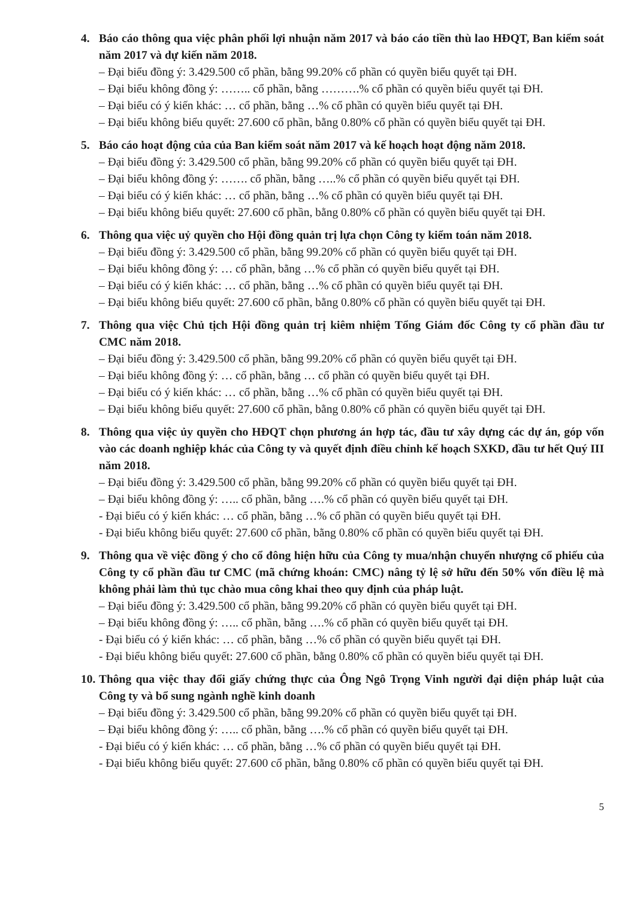4. Báo cáo thông qua việc phân phối lợi nhuận năm 2017 và báo cáo tiền thù lao HĐQT, Ban kiểm soát năm 2017 và dự kiến năm 2018.
– Đại biểu đồng ý: 3.429.500 cổ phần, bằng 99.20% cổ phần có quyền biểu quyết tại ĐH.
– Đại biểu không đồng ý: …….. cổ phần, bằng ……….% cổ phần có quyền biểu quyết tại ĐH.
– Đại biểu có ý kiến khác: … cổ phần, bằng …% cổ phần có quyền biểu quyết tại ĐH.
– Đại biểu không biểu quyết: 27.600 cổ phần, bằng 0.80% cổ phần có quyền biểu quyết tại ĐH.
5. Báo cáo hoạt động của của Ban kiểm soát năm 2017 và kế hoạch hoạt động năm 2018.
– Đại biểu đồng ý: 3.429.500 cổ phần, bằng 99.20% cổ phần có quyền biểu quyết tại ĐH.
– Đại biểu không đồng ý: ……. cổ phần, bằng …..% cổ phần có quyền biểu quyết tại ĐH.
– Đại biểu có ý kiến khác: … cổ phần, bằng …% cổ phần có quyền biểu quyết tại ĐH.
– Đại biểu không biểu quyết: 27.600 cổ phần, bằng 0.80% cổ phần có quyền biểu quyết tại ĐH.
6. Thông qua việc uỷ quyền cho Hội đồng quản trị lựa chọn Công ty kiểm toán năm 2018.
– Đại biểu đồng ý: 3.429.500 cổ phần, bằng 99.20% cổ phần có quyền biểu quyết tại ĐH.
– Đại biểu không đồng ý: … cổ phần, bằng …% cổ phần có quyền biểu quyết tại ĐH.
– Đại biểu có ý kiến khác: … cổ phần, bằng …% cổ phần có quyền biểu quyết tại ĐH.
– Đại biểu không biểu quyết: 27.600 cổ phần, bằng 0.80% cổ phần có quyền biểu quyết tại ĐH.
7. Thông qua việc Chủ tịch Hội đồng quản trị kiêm nhiệm Tổng Giám đốc Công ty cổ phần đầu tư CMC năm 2018.
– Đại biểu đồng ý: 3.429.500 cổ phần, bằng 99.20% cổ phần có quyền biểu quyết tại ĐH.
– Đại biểu không đồng ý: … cổ phần, bằng … cổ phần có quyền biểu quyết tại ĐH.
– Đại biểu có ý kiến khác: … cổ phần, bằng …% cổ phần có quyền biểu quyết tại ĐH.
– Đại biểu không biểu quyết: 27.600 cổ phần, bằng 0.80% cổ phần có quyền biểu quyết tại ĐH.
8. Thông qua việc ủy quyền cho HĐQT chọn phương án hợp tác, đầu tư xây dựng các dự án, góp vốn vào các doanh nghiệp khác của Công ty và quyết định điều chỉnh kế hoạch SXKD, đầu tư hết Quý III năm 2018.
– Đại biểu đồng ý: 3.429.500 cổ phần, bằng 99.20% cổ phần có quyền biểu quyết tại ĐH.
– Đại biểu không đồng ý: ….. cổ phần, bằng ….% cổ phần có quyền biểu quyết tại ĐH.
- Đại biểu có ý kiến khác: … cổ phần, bằng …% cổ phần có quyền biểu quyết tại ĐH.
- Đại biểu không biểu quyết: 27.600 cổ phần, bằng 0.80% cổ phần có quyền biểu quyết tại ĐH.
9. Thông qua về việc đồng ý cho cổ đông hiện hữu của Công ty mua/nhận chuyển nhượng cổ phiếu của Công ty cổ phần đầu tư CMC (mã chứng khoán: CMC) nâng tỷ lệ sở hữu đến 50% vốn điều lệ mà không phải làm thủ tục chào mua công khai theo quy định của pháp luật.
– Đại biểu đồng ý: 3.429.500 cổ phần, bằng 99.20% cổ phần có quyền biểu quyết tại ĐH.
– Đại biểu không đồng ý: ….. cổ phần, bằng ….% cổ phần có quyền biểu quyết tại ĐH.
- Đại biểu có ý kiến khác: … cổ phần, bằng …% cổ phần có quyền biểu quyết tại ĐH.
- Đại biểu không biểu quyết: 27.600 cổ phần, bằng 0.80% cổ phần có quyền biểu quyết tại ĐH.
10. Thông qua việc thay đổi giấy chứng thực của Ông Ngô Trọng Vinh người đại diện pháp luật của Công ty và bổ sung ngành nghề kinh doanh
– Đại biểu đồng ý: 3.429.500 cổ phần, bằng 99.20% cổ phần có quyền biểu quyết tại ĐH.
– Đại biểu không đồng ý: ….. cổ phần, bằng ….% cổ phần có quyền biểu quyết tại ĐH.
- Đại biểu có ý kiến khác: … cổ phần, bằng …% cổ phần có quyền biểu quyết tại ĐH.
- Đại biểu không biểu quyết: 27.600 cổ phần, bằng 0.80% cổ phần có quyền biểu quyết tại ĐH.
5